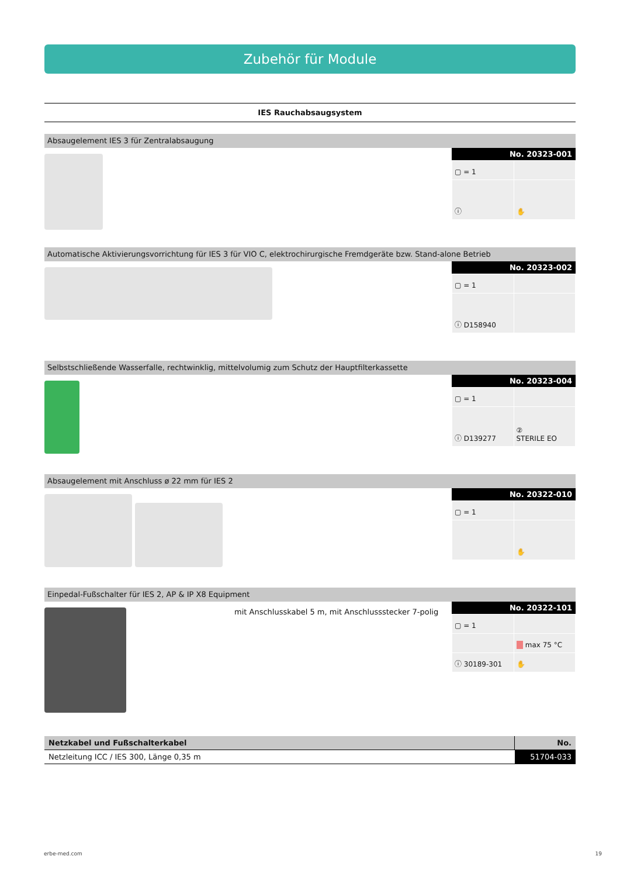Zubehör für Module
IES Rauchabsaugsystem
Absaugelement IES 3 für Zentralabsaugung
No. 20323-001
| ▢ = 1 | |
| ⓘ | ✋ |
Automatische Aktivierungsvorrichtung für IES 3 für VIO C, elektrochirurgische Fremdgeräte bzw. Stand-alone Betrieb
No. 20323-002
| ▢ = 1 | |
| ⓘ D158940 | |
Selbstschließende Wasserfalle, rechtwinklig, mittelvolumig zum Schutz der Hauptfilterkassette
No. 20323-004
| ▢ = 1 | |
| ⓘ D139277 | ② STERILE EO |
Absaugelement mit Anschluss ø 22 mm für IES 2
No. 20322-010
| ▢ = 1 | |
| | ✋ |
Einpedal-Fußschalter für IES 2, AP & IP X8 Equipment
mit Anschlusskabel 5 m, mit Anschlussstecker 7-polig
No. 20322-101
| ▢ = 1 | |
| | max 75 °C |
| ⓘ 30189-301 | ✋ |
| Netzkabel und Fußschalterkabel | No. |
| --- | --- |
| Netzleitung ICC / IES 300, Länge 0,35 m | 51704-033 |
erbe-med.com 19